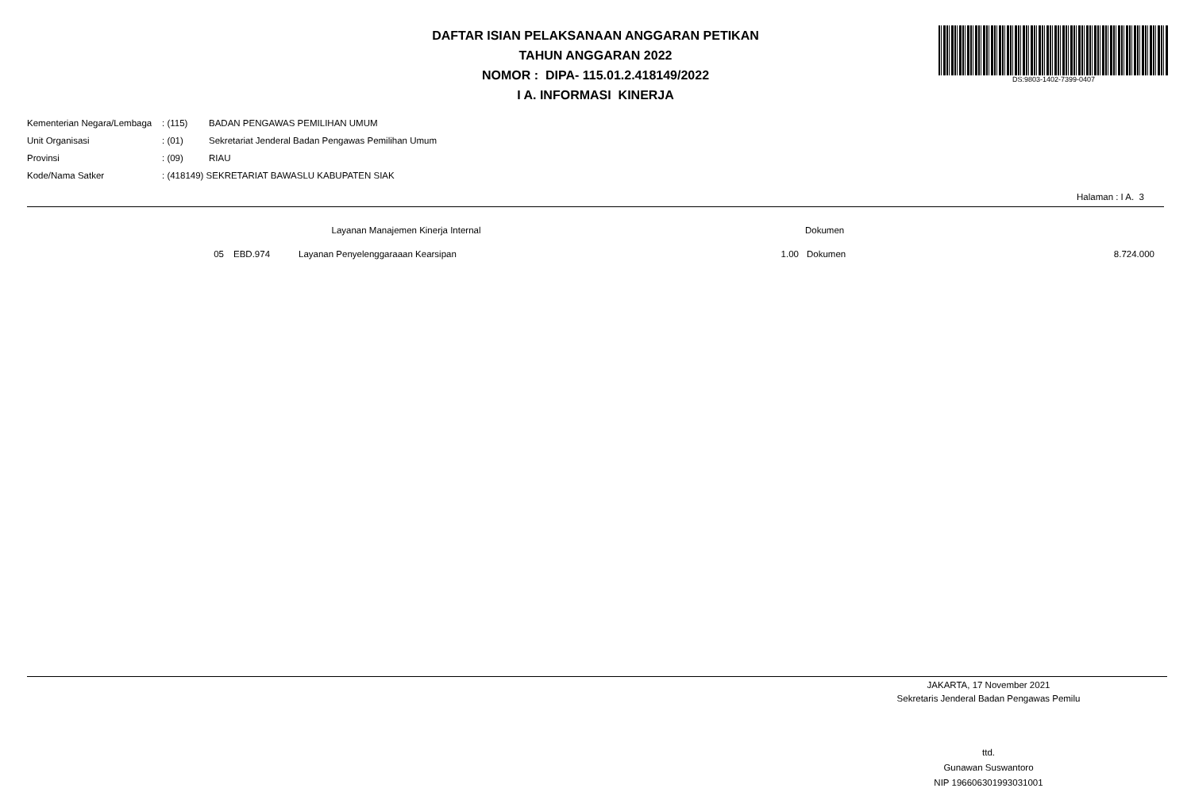DAFTAR ISIAN PELAKSANAAN ANGGARAN PETIKAN
TAHUN ANGGARAN 2022
NOMOR : DIPA- 115.01.2.418149/2022
I A. INFORMASI KINERJA
DS:9803-1402-7399-0407
| Kementerian Negara/Lembaga | : (115) | BADAN PENGAWAS PEMILIHAN UMUM |
| Unit Organisasi | : (01) | Sekretariat Jenderal Badan Pengawas Pemilihan Umum |
| Provinsi | : (09) | RIAU |
| Kode/Nama Satker | : (418149) SEKRETARIAT BAWASLU KABUPATEN SIAK | |
Halaman : I A. 3
| | | | Layanan Manajemen Kinerja Internal | | Dokumen | |
| | 05 | EBD.974 | Layanan Penyelenggaraaan Kearsipan | 1.00 | Dokumen | 8.724.000 |
JAKARTA, 17 November 2021
Sekretaris Jenderal Badan Pengawas Pemilu
ttd.
Gunawan Suswantoro
NIP 196606301993031001